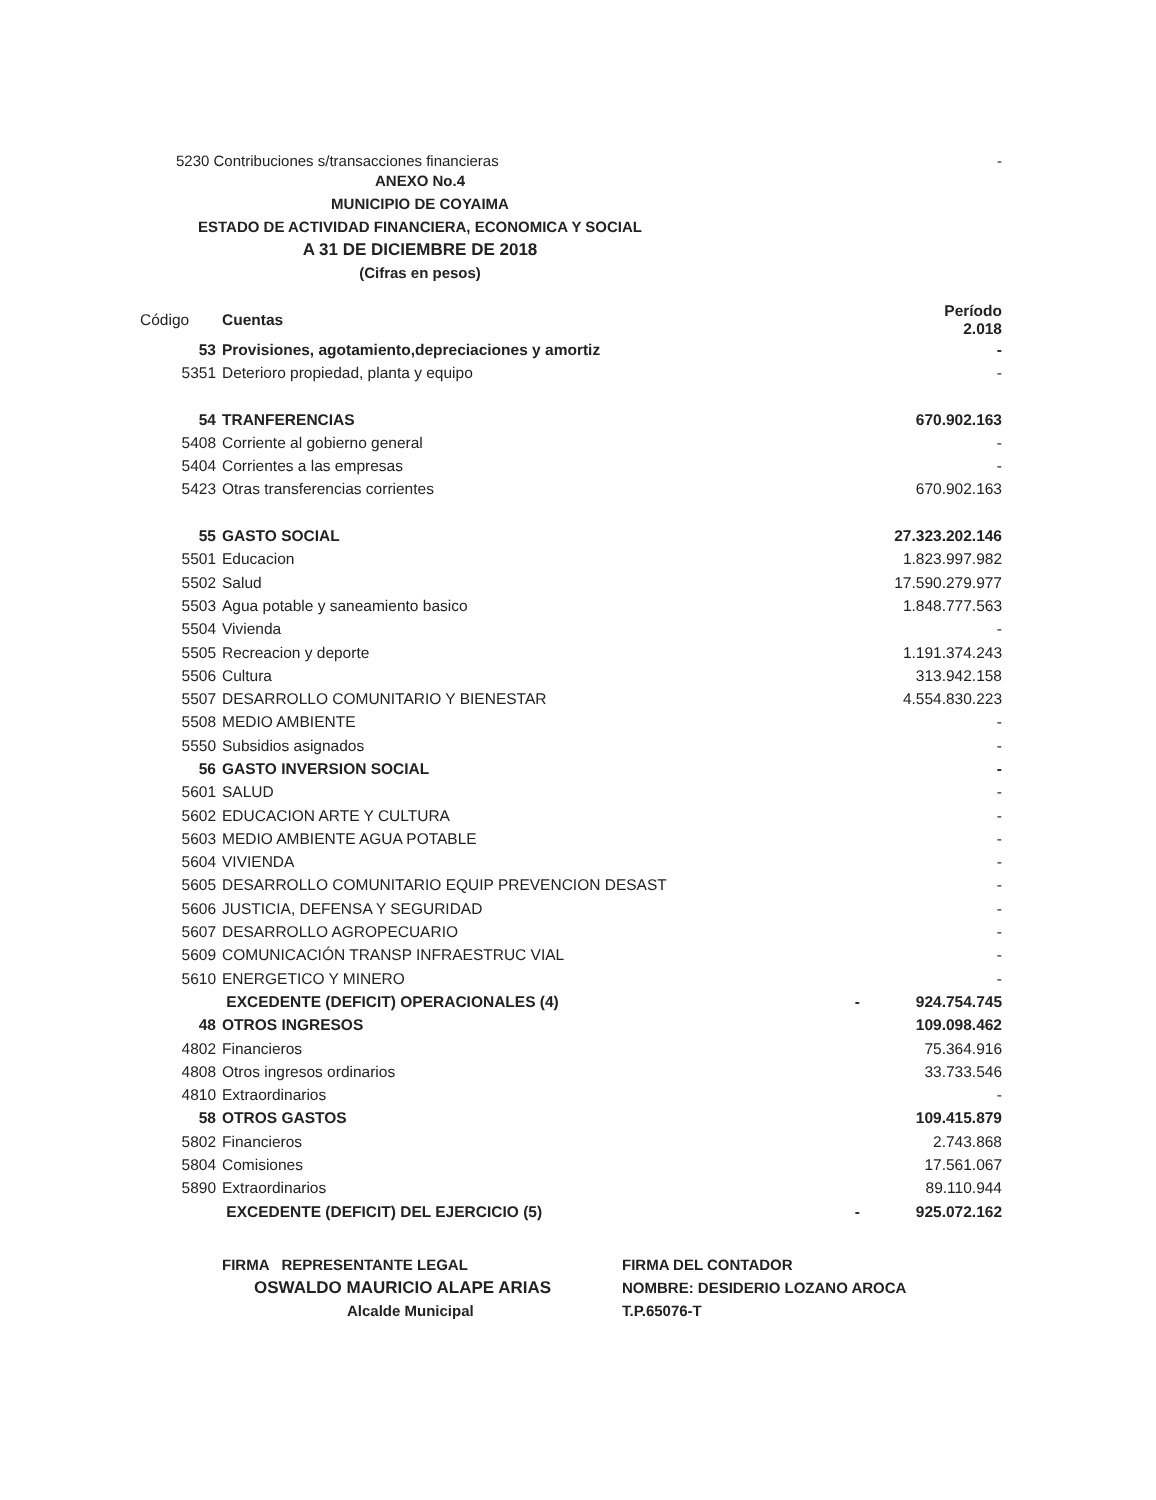5230 Contribuciones s/transacciones financieras -
ANEXO No.4
MUNICIPIO DE COYAIMA
ESTADO DE ACTIVIDAD FINANCIERA, ECONOMICA Y SOCIAL
A 31 DE DICIEMBRE DE 2018
(Cifras en pesos)
| Código | Cuentas | Período 2.018 |
| --- | --- | --- |
| 53 | Provisiones, agotamiento,depreciaciones y amortiz | - |
| 5351 | Deterioro propiedad, planta y equipo | - |
| 54 | TRANFERENCIAS | 670.902.163 |
| 5408 | Corriente al gobierno general | - |
| 5404 | Corrientes a las empresas | - |
| 5423 | Otras transferencias corrientes | 670.902.163 |
| 55 | GASTO SOCIAL | 27.323.202.146 |
| 5501 | Educacion | 1.823.997.982 |
| 5502 | Salud | 17.590.279.977 |
| 5503 | Agua potable y saneamiento basico | 1.848.777.563 |
| 5504 | Vivienda | - |
| 5505 | Recreacion y deporte | 1.191.374.243 |
| 5506 | Cultura | 313.942.158 |
| 5507 | DESARROLLO COMUNITARIO Y BIENESTAR | 4.554.830.223 |
| 5508 | MEDIO AMBIENTE | - |
| 5550 | Subsidios asignados | - |
| 56 | GASTO INVERSION SOCIAL | - |
| 5601 | SALUD | - |
| 5602 | EDUCACION ARTE Y CULTURA | - |
| 5603 | MEDIO AMBIENTE AGUA POTABLE | - |
| 5604 | VIVIENDA | - |
| 5605 | DESARROLLO COMUNITARIO EQUIP PREVENCION DESAST | - |
| 5606 | JUSTICIA, DEFENSA Y SEGURIDAD | - |
| 5607 | DESARROLLO AGROPECUARIO | - |
| 5609 | COMUNICACIÓN TRANSP INFRAESTRUC VIAL | - |
| 5610 | ENERGETICO Y MINERO | - |
| | EXCEDENTE (DEFICIT) OPERACIONALES (4) | - 924.754.745 |
| 48 | OTROS INGRESOS | 109.098.462 |
| 4802 | Financieros | 75.364.916 |
| 4808 | Otros ingresos ordinarios | 33.733.546 |
| 4810 | Extraordinarios | - |
| 58 | OTROS GASTOS | 109.415.879 |
| 5802 | Financieros | 2.743.868 |
| 5804 | Comisiones | 17.561.067 |
| 5890 | Extraordinarios | 89.110.944 |
| | EXCEDENTE (DEFICIT) DEL EJERCICIO (5) | - 925.072.162 |
FIRMA REPRESENTANTE LEGAL
OSWALDO MAURICIO ALAPE ARIAS
Alcalde Municipal
FIRMA DEL CONTADOR
NOMBRE: DESIDERIO LOZANO AROCA
T.P.65076-T